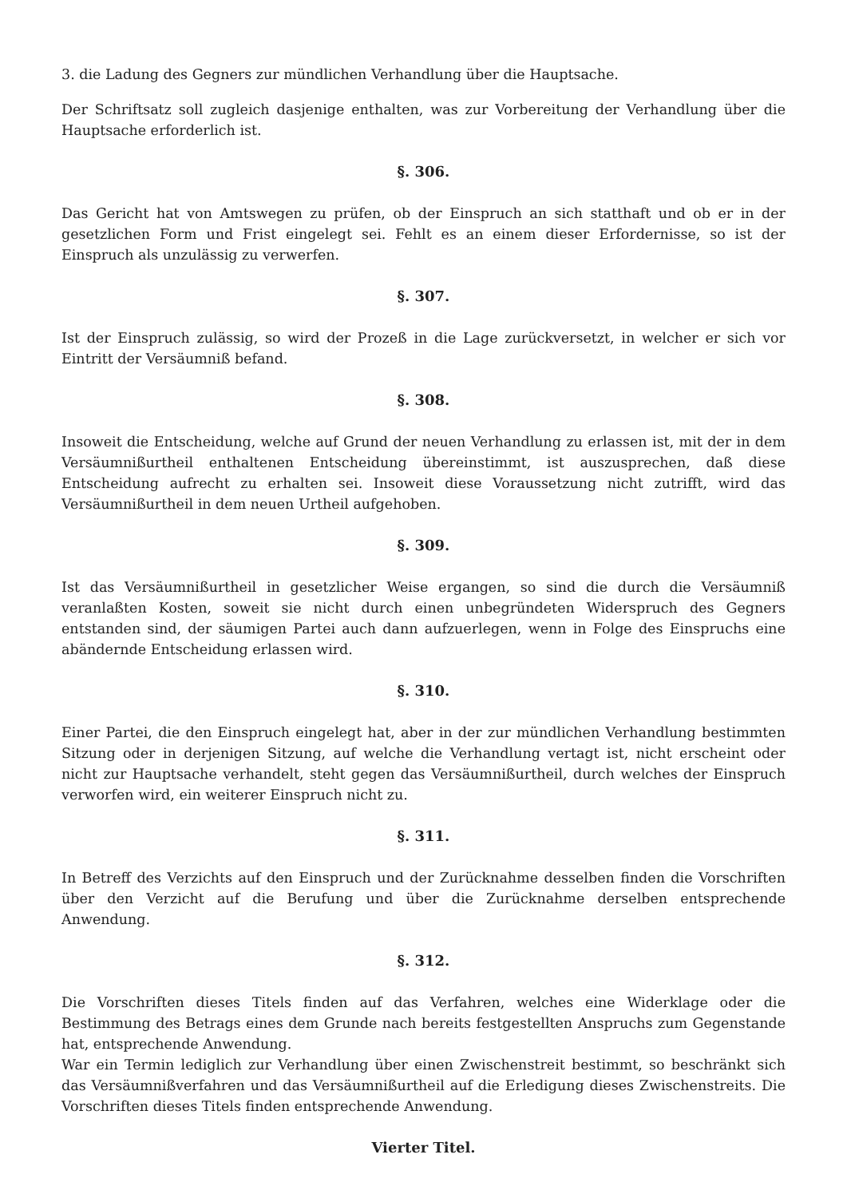3. die Ladung des Gegners zur mündlichen Verhandlung über die Hauptsache.
Der Schriftsatz soll zugleich dasjenige enthalten, was zur Vorbereitung der Verhandlung über die Hauptsache erforderlich ist.
§. 306.
Das Gericht hat von Amtswegen zu prüfen, ob der Einspruch an sich statthaft und ob er in der gesetzlichen Form und Frist eingelegt sei. Fehlt es an einem dieser Erfordernisse, so ist der Einspruch als unzulässig zu verwerfen.
§. 307.
Ist der Einspruch zulässig, so wird der Prozeß in die Lage zurückversetzt, in welcher er sich vor Eintritt der Versäumniß befand.
§. 308.
Insoweit die Entscheidung, welche auf Grund der neuen Verhandlung zu erlassen ist, mit der in dem Versäumnißurtheil enthaltenen Entscheidung übereinstimmt, ist auszusprechen, daß diese Entscheidung aufrecht zu erhalten sei. Insoweit diese Voraussetzung nicht zutrifft, wird das Versäumnißurtheil in dem neuen Urtheil aufgehoben.
§. 309.
Ist das Versäumnißurtheil in gesetzlicher Weise ergangen, so sind die durch die Versäumniß veranlaßten Kosten, soweit sie nicht durch einen unbegründeten Widerspruch des Gegners entstanden sind, der säumigen Partei auch dann aufzuerlegen, wenn in Folge des Einspruchs eine abändernde Entscheidung erlassen wird.
§. 310.
Einer Partei, die den Einspruch eingelegt hat, aber in der zur mündlichen Verhandlung bestimmten Sitzung oder in derjenigen Sitzung, auf welche die Verhandlung vertagt ist, nicht erscheint oder nicht zur Hauptsache verhandelt, steht gegen das Versäumnißurtheil, durch welches der Einspruch verworfen wird, ein weiterer Einspruch nicht zu.
§. 311.
In Betreff des Verzichts auf den Einspruch und der Zurücknahme desselben finden die Vorschriften über den Verzicht auf die Berufung und über die Zurücknahme derselben entsprechende Anwendung.
§. 312.
Die Vorschriften dieses Titels finden auf das Verfahren, welches eine Widerklage oder die Bestimmung des Betrags eines dem Grunde nach bereits festgestellten Anspruchs zum Gegenstande hat, entsprechende Anwendung.
War ein Termin lediglich zur Verhandlung über einen Zwischenstreit bestimmt, so beschränkt sich das Versäumnißverfahren und das Versäumnißurtheil auf die Erledigung dieses Zwischenstreits. Die Vorschriften dieses Titels finden entsprechende Anwendung.
Vierter Titel.